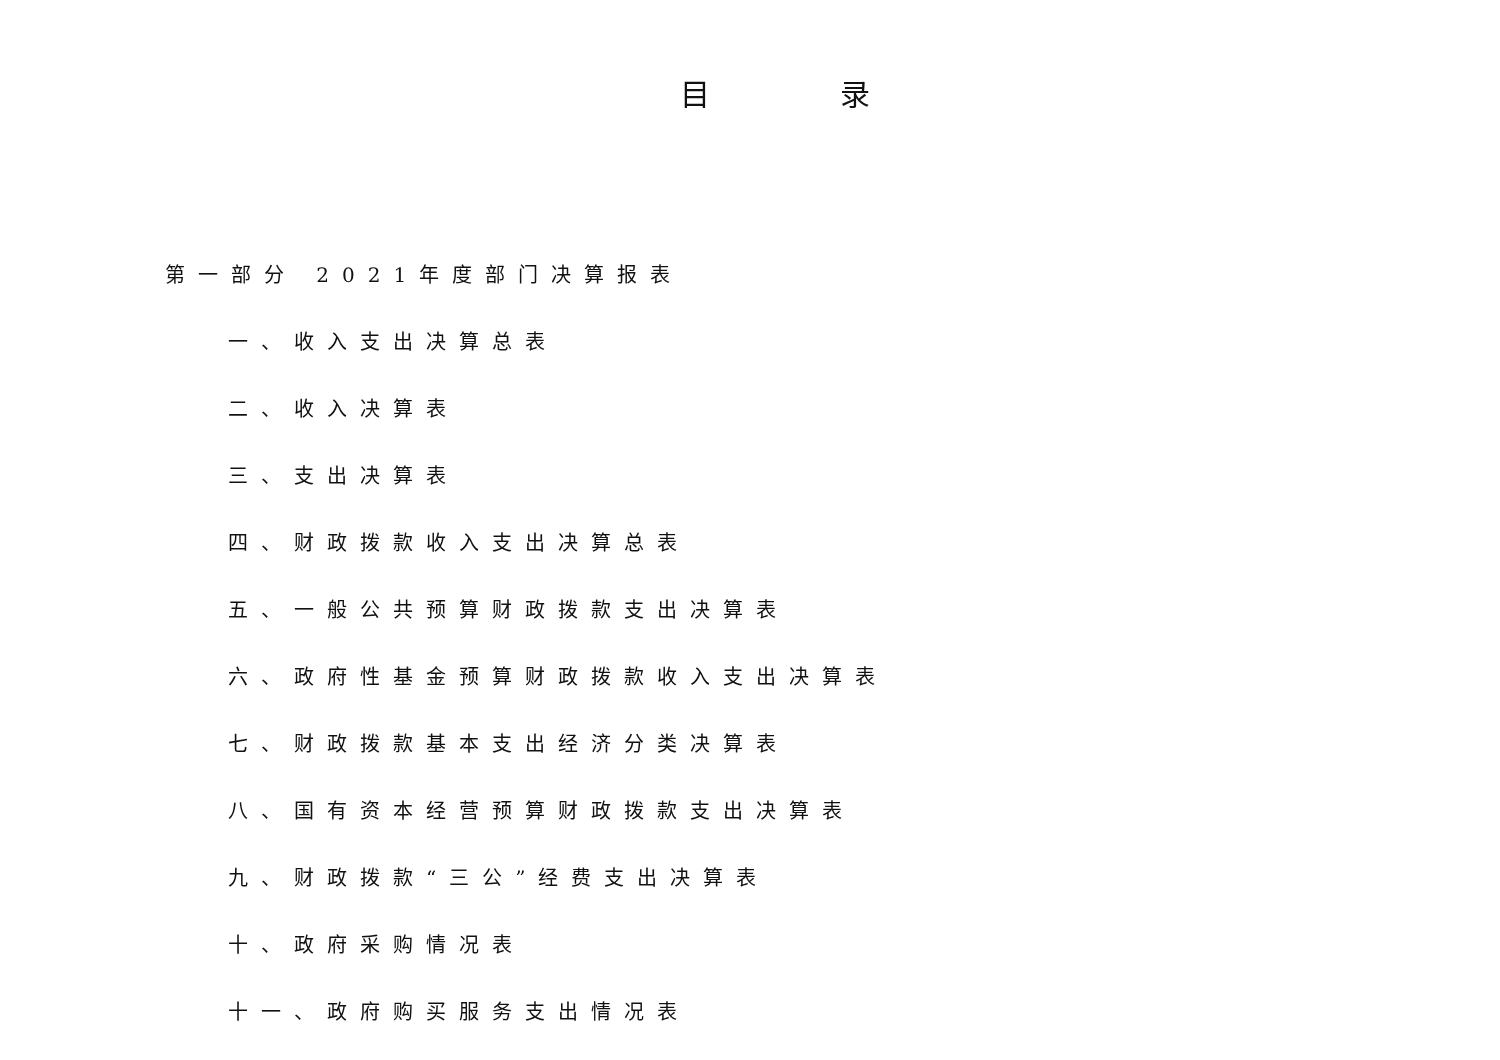目 录
第一部分 2021年度部门决算报表
一、收入支出决算总表
二、收入决算表
三、支出决算表
四、财政拨款收入支出决算总表
五、一般公共预算财政拨款支出决算表
六、政府性基金预算财政拨款收入支出决算表
七、财政拨款基本支出经济分类决算表
八、国有资本经营预算财政拨款支出决算表
九、财政拨款“三公”经费支出决算表
十、政府采购情况表
十一、政府购买服务支出情况表